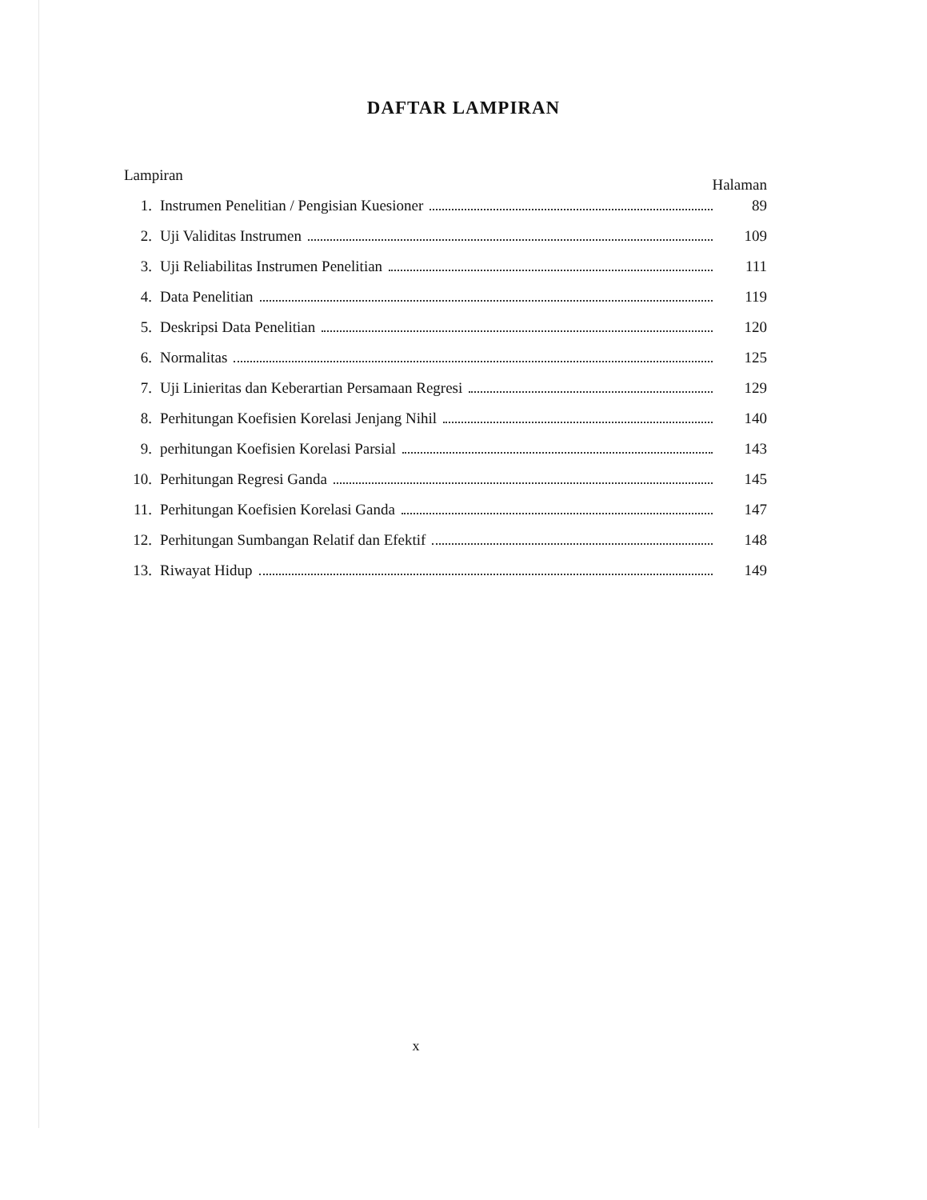DAFTAR LAMPIRAN
Lampiran Halaman
1. Instrumen Penelitian / Pengisian Kuesioner 89
2. Uji Validitas Instrumen 109
3. Uji Reliabilitas Instrumen Penelitian 111
4. Data Penelitian 119
5. Deskripsi Data Penelitian 120
6. Normalitas 125
7. Uji Linieritas dan Keberartian Persamaan Regresi 129
8. Perhitungan Koefisien Korelasi Jenjang Nihil 140
9. perhitungan Koefisien Korelasi Parsial 143
10. Perhitungan Regresi Ganda 145
11. Perhitungan Koefisien Korelasi Ganda 147
12. Perhitungan Sumbangan Relatif dan Efektif 148
13. Riwayat Hidup 149
x